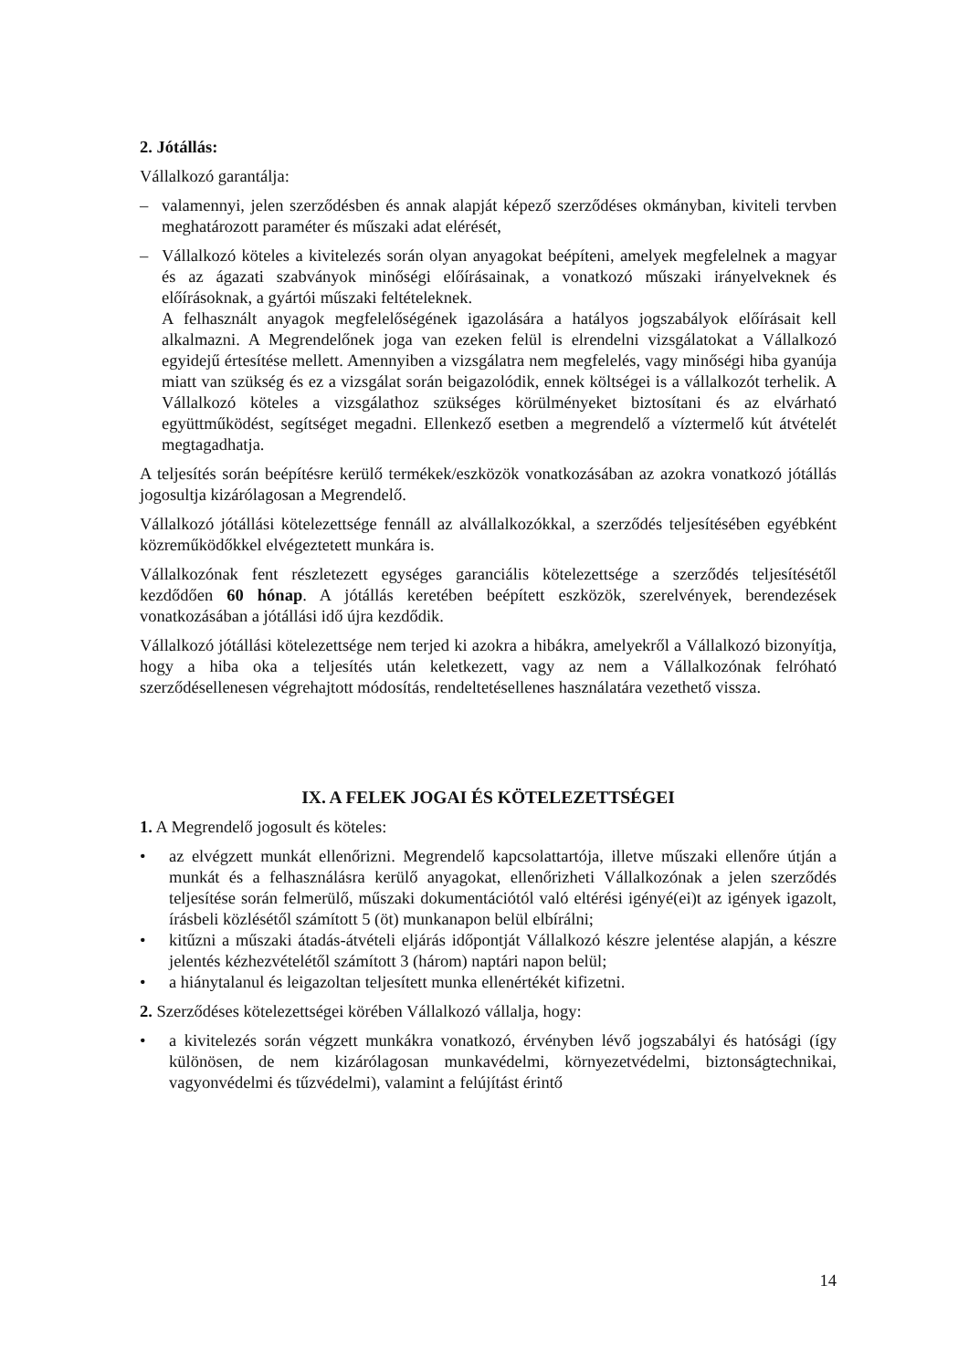2. Jótállás:
Vállalkozó garantálja:
– valamennyi, jelen szerződésben és annak alapját képező szerződéses okmányban, kiviteli tervben meghatározott paraméter és műszaki adat elérését,
– Vállalkozó köteles a kivitelezés során olyan anyagokat beépíteni, amelyek megfelelnek a magyar és az ágazati szabványok minőségi előírásainak, a vonatkozó műszaki irányelveknek és előírásoknak, a gyártói műszaki feltételeknek.
A felhasznált anyagok megfelelőségének igazolására a hatályos jogszabályok előírásait kell alkalmazni. A Megrendelőnek joga van ezeken felül is elrendelni vizsgálatokat a Vállalkozó egyidejű értesítése mellett. Amennyiben a vizsgálatra nem megfelelés, vagy minőségi hiba gyanúja miatt van szükség és ez a vizsgálat során beigazolódik, ennek költségei is a vállalkozót terhelik. A Vállalkozó köteles a vizsgálathoz szükséges körülményeket biztosítani és az elvárható együttműködést, segítséget megadni. Ellenkező esetben a megrendelő a víztermelő kút átvételét megtagadhatja.
A teljesítés során beépítésre kerülő termékek/eszközök vonatkozásában az azokra vonatkozó jótállás jogosultja kizárólagosan a Megrendelő.
Vállalkozó jótállási kötelezettsége fennáll az alvállalkozókkal, a szerződés teljesítésében egyébként közreműködőkkel elvégeztetett munkára is.
Vállalkozónak fent részletezett egységes garanciális kötelezettsége a szerződés teljesítésétől kezdődően 60 hónap. A jótállás keretében beépített eszközök, szerelvények, berendezések vonatkozásában a jótállási idő újra kezdődik.
Vállalkozó jótállási kötelezettsége nem terjed ki azokra a hibákra, amelyekről a Vállalkozó bizonyítja, hogy a hiba oka a teljesítés után keletkezett, vagy az nem a Vállalkozónak felróható szerződésellenesen végrehajtott módosítás, rendeltetésellenes használatára vezethető vissza.
IX. A FELEK JOGAI ÉS KÖTELEZETTSÉGEI
1. A Megrendelő jogosult és köteles:
• az elvégzett munkát ellenőrizni. Megrendelő kapcsolattartója, illetve műszaki ellenőre útján a munkát és a felhasználásra kerülő anyagokat, ellenőrizheti Vállalkozónak a jelen szerződés teljesítése során felmerülő, műszaki dokumentációtól való eltérési igényé(ei)t az igények igazolt, írásbeli közlésétől számított 5 (öt) munkanapon belül elbírálni;
• kitűzni a műszaki átadás-átvételi eljárás időpontját Vállalkozó készre jelentése alapján, a készre jelentés kézhezvételétől számított 3 (három) naptári napon belül;
• a hiánytalanul és leigazoltan teljesített munka ellenértékét kifizetni.
2. Szerződéses kötelezettségei körében Vállalkozó vállalja, hogy:
• a kivitelezés során végzett munkákra vonatkozó, érvényben lévő jogszabályi és hatósági (így különösen, de nem kizárólagosan munkavédelmi, környezetvédelmi, biztonságtechnikai, vagyonvédelmi és tűzvédelmi), valamint a felújítást érintő
14